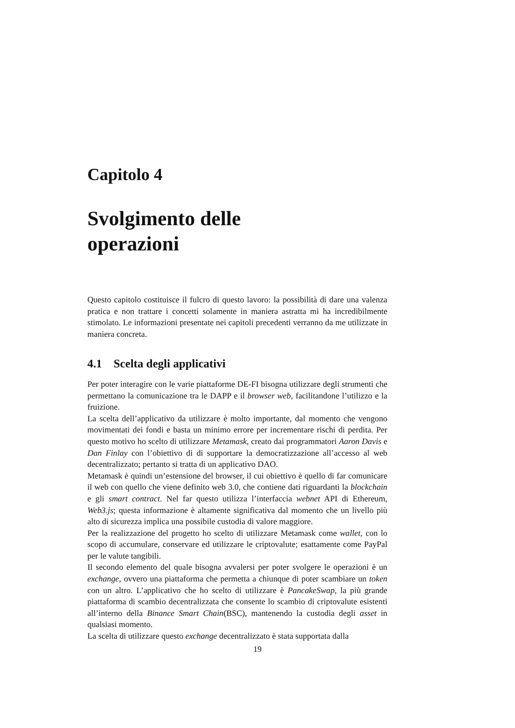Capitolo 4
Svolgimento delle
operazioni
Questo capitolo costituisce il fulcro di questo lavoro: la possibilità di dare una valenza pratica e non trattare i concetti solamente in maniera astratta mi ha incredibilmente stimolato. Le informazioni presentate nei capitoli precedenti verranno da me utilizzate in maniera concreta.
4.1 Scelta degli applicativi
Per poter interagire con le varie piattaforme DE-FI bisogna utilizzare degli strumenti che permettano la comunicazione tra le DAPP e il browser web, facilitandone l’utilizzo e la fruizione.
La scelta dell’applicativo da utilizzare è molto importante, dal momento che vengono movimentati dei fondi e basta un minimo errore per incrementare rischi di perdita. Per questo motivo ho scelto di utilizzare Metamask, creato dai programmatori Aaron Davis e Dan Finlay con l’obiettivo di di supportare la democratizzazione all’accesso al web decentralizzato; pertanto si tratta di un applicativo DAO.
Metamask è quindi un’estensione del browser, il cui obiettivo è quello di far comunicare il web con quello che viene definito web 3.0, che contiene dati riguardanti la blockchain e gli smart contract. Nel far questo utilizza l’interfaccia webnet API di Ethereum, Web3.js; questa informazione è altamente significativa dal momento che un livello più alto di sicurezza implica una possibile custodia di valore maggiore.
Per la realizzazione del progetto ho scelto di utilizzare Metamask come wallet, con lo scopo di accumulare, conservare ed utilizzare le criptovalute; esattamente come PayPal per le valute tangibili.
Il secondo elemento del quale bisogna avvalersi per poter svolgere le operazioni è un exchange, ovvero una piattaforma che permetta a chiunque di poter scambiare un token con un altro. L’applicativo che ho scelto di utilizzare è PancakeSwap, la più grande piattaforma di scambio decentralizzata che consente lo scambio di criptovalute esistenti all’interno della Binance Smart Chain(BSC), mantenendo la custodia degli asset in qualsiasi momento.
La scelta di utilizzare questo exchange decentralizzato è stata supportata dalla
19